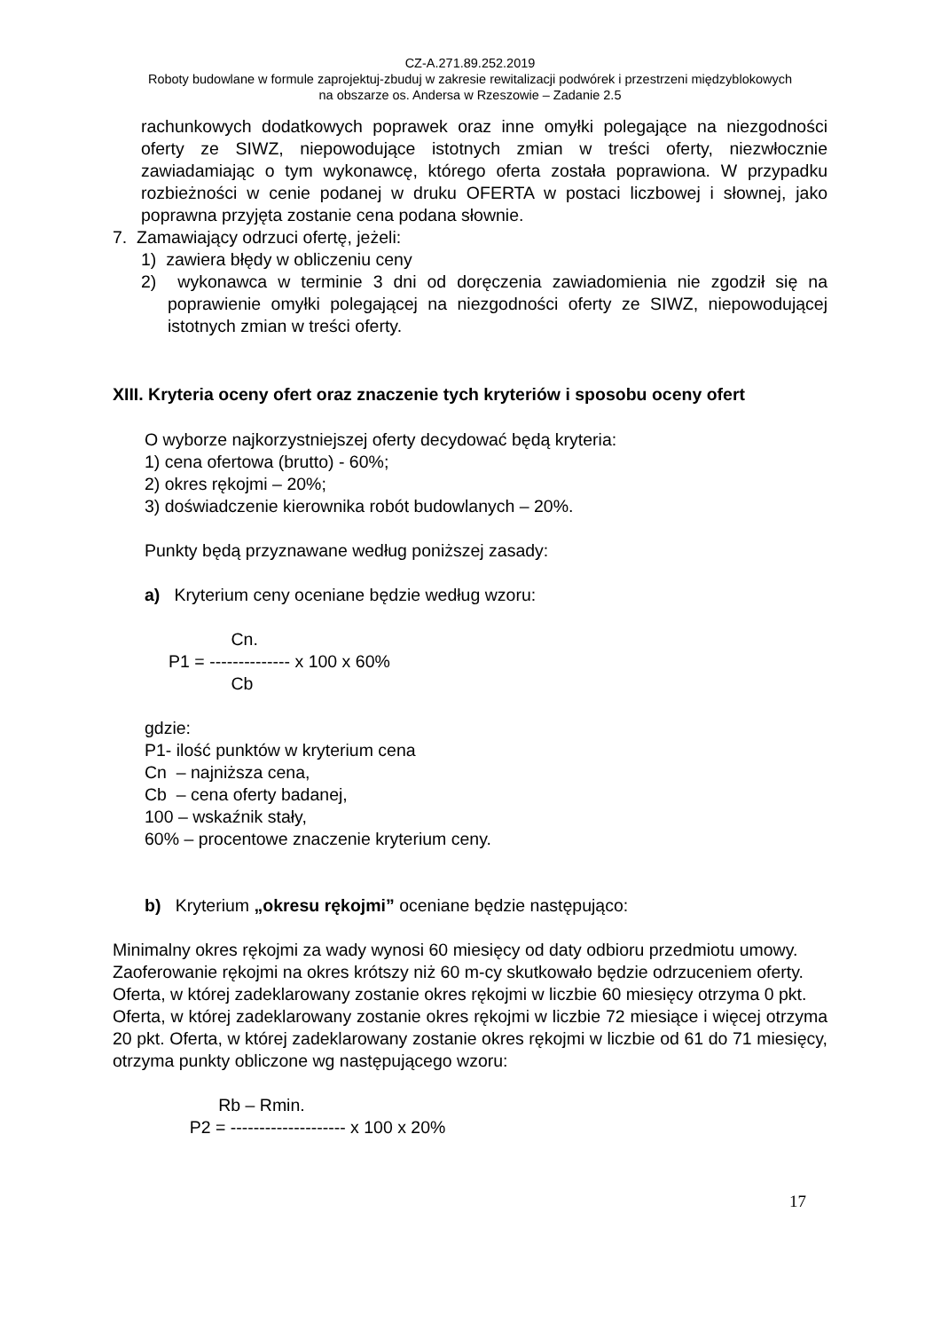CZ-A.271.89.252.2019
Roboty budowlane w formule zaprojektuj-zbuduj w zakresie rewitalizacji podwórek i przestrzeni międzyblokowych
na obszarze os. Andersa w Rzeszowie – Zadanie 2.5
rachunkowych dodatkowych poprawek oraz inne omyłki polegające na niezgodności oferty ze SIWZ, niepowodujące istotnych zmian w treści oferty, niezwłocznie zawiadamiając o tym wykonawcę, którego oferta została poprawiona. W przypadku rozbieżności w cenie podanej w druku OFERTA w postaci liczbowej i słownej, jako poprawna przyjęta zostanie cena podana słownie.
7. Zamawiający odrzuci ofertę, jeżeli:
1) zawiera błędy w obliczeniu ceny
2) wykonawca w terminie 3 dni od doręczenia zawiadomienia nie zgodził się na poprawienie omyłki polegającej na niezgodności oferty ze SIWZ, niepowodującej istotnych zmian w treści oferty.
XIII. Kryteria oceny ofert oraz znaczenie tych kryteriów i sposobu oceny ofert
O wyborze najkorzystniejszej oferty decydować będą kryteria:
1) cena ofertowa (brutto) - 60%;
2) okres rękojmi – 20%;
3) doświadczenie kierownika robót budowlanych – 20%.
Punkty będą przyznawane według poniższej zasady:
a) Kryterium ceny oceniane będzie według wzoru:
Cn. P1 = -------------- x 100 x 60% Cb
gdzie:
P1- ilość punktów w kryterium cena
Cn – najniższa cena,
Cb – cena oferty badanej,
100 – wskaźnik stały,
60% – procentowe znaczenie kryterium ceny.
b) Kryterium „okresu rękojmi” oceniane będzie następująco:
Minimalny okres rękojmi za wady wynosi 60 miesięcy od daty odbioru przedmiotu umowy.
Zaoferowanie rękojmi na okres krótszy niż 60 m-cy skutkowało będzie odrzuceniem oferty.
Oferta, w której zadeklarowany zostanie okres rękojmi w liczbie 60 miesięcy otrzyma 0 pkt.
Oferta, w której zadeklarowany zostanie okres rękojmi w liczbie 72 miesiące i więcej otrzyma 20 pkt. Oferta, w której zadeklarowany zostanie okres rękojmi w liczbie od 61 do 71 miesięcy, otrzyma punkty obliczone wg następującego wzoru:
Rb – Rmin. P2 = -------------------- x 100 x 20%
17